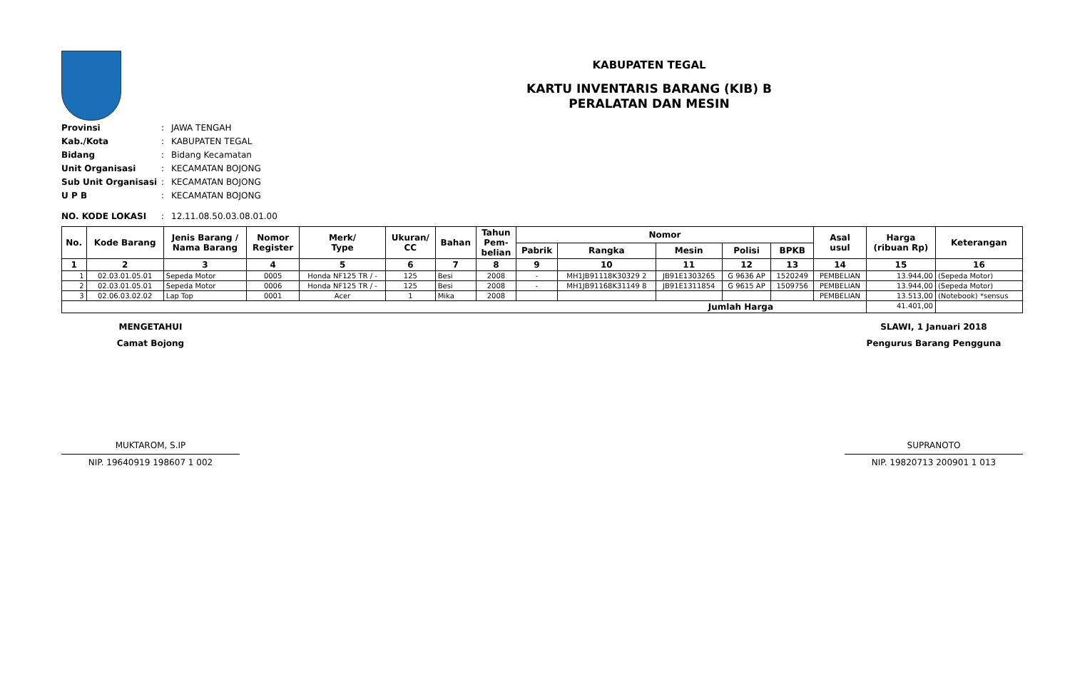KABUPATEN TEGAL
KARTU INVENTARIS BARANG (KIB) B
PERALATAN DAN MESIN
Provinsi: JAWA TENGAH
Kab./Kota: KABUPATEN TEGAL
Bidang: Bidang Kecamatan
Unit Organisasi: KECAMATAN BOJONG
Sub Unit Organisasi: KECAMATAN BOJONG
U P B: KECAMATAN BOJONG
NO. KODE LOKASI: 12.11.08.50.03.08.01.00
| No. | Kode Barang | Jenis Barang / Nama Barang | Nomor Register | Merk/ Type | Ukuran/ CC | Bahan | Tahun Pem- belian | Nomor | | | | | Asal usul | Harga (ribuan Rp) | Keterangan |
| --- | --- | --- | --- | --- | --- | --- | --- | --- | --- | --- | --- | --- | --- | --- | --- |
| | | | | | | | | Pabrik | Rangka | Mesin | Polisi | BPKB | | | |
| 1 | 2 | 3 | 4 | 5 | 6 | 7 | 8 | 9 | 10 | 11 | 12 | 13 | 14 | 15 | 16 |
| 1 | 02.03.01.05.01 | Sepeda Motor | 0005 | Honda NF125 TR / - | 125 | Besi | 2008 | - | MH1JB91118K30329 2 | JB91E1303265 | G 9636 AP | 1520249 | PEMBELIAN | 13.944,00 | (Sepeda Motor) |
| 2 | 02.03.01.05.01 | Sepeda Motor | 0006 | Honda NF125 TR / - | 125 | Besi | 2008 | - | MH1JB91168K31149 8 | JB91E1311854 | G 9615 AP | 1509756 | PEMBELIAN | 13.944,00 | (Sepeda Motor) |
| 3 | 02.06.03.02.02 | Lap Top | 0001 | Acer | 1 | Mika | 2008 | | | | | | PEMBELIAN | 13.513,00 | (Notebook) *sensus |
| Jumlah Harga | | | | | | | | | | | | | | 41.401,00 | |
MENGETAHUI
Camat Bojong
MUKTAROM, S.IP
NIP. 19640919 198607 1 002
SLAWI, 1 Januari 2018
Pengurus Barang Pengguna
SUPRANOTO
NIP. 19820713 200901 1 013